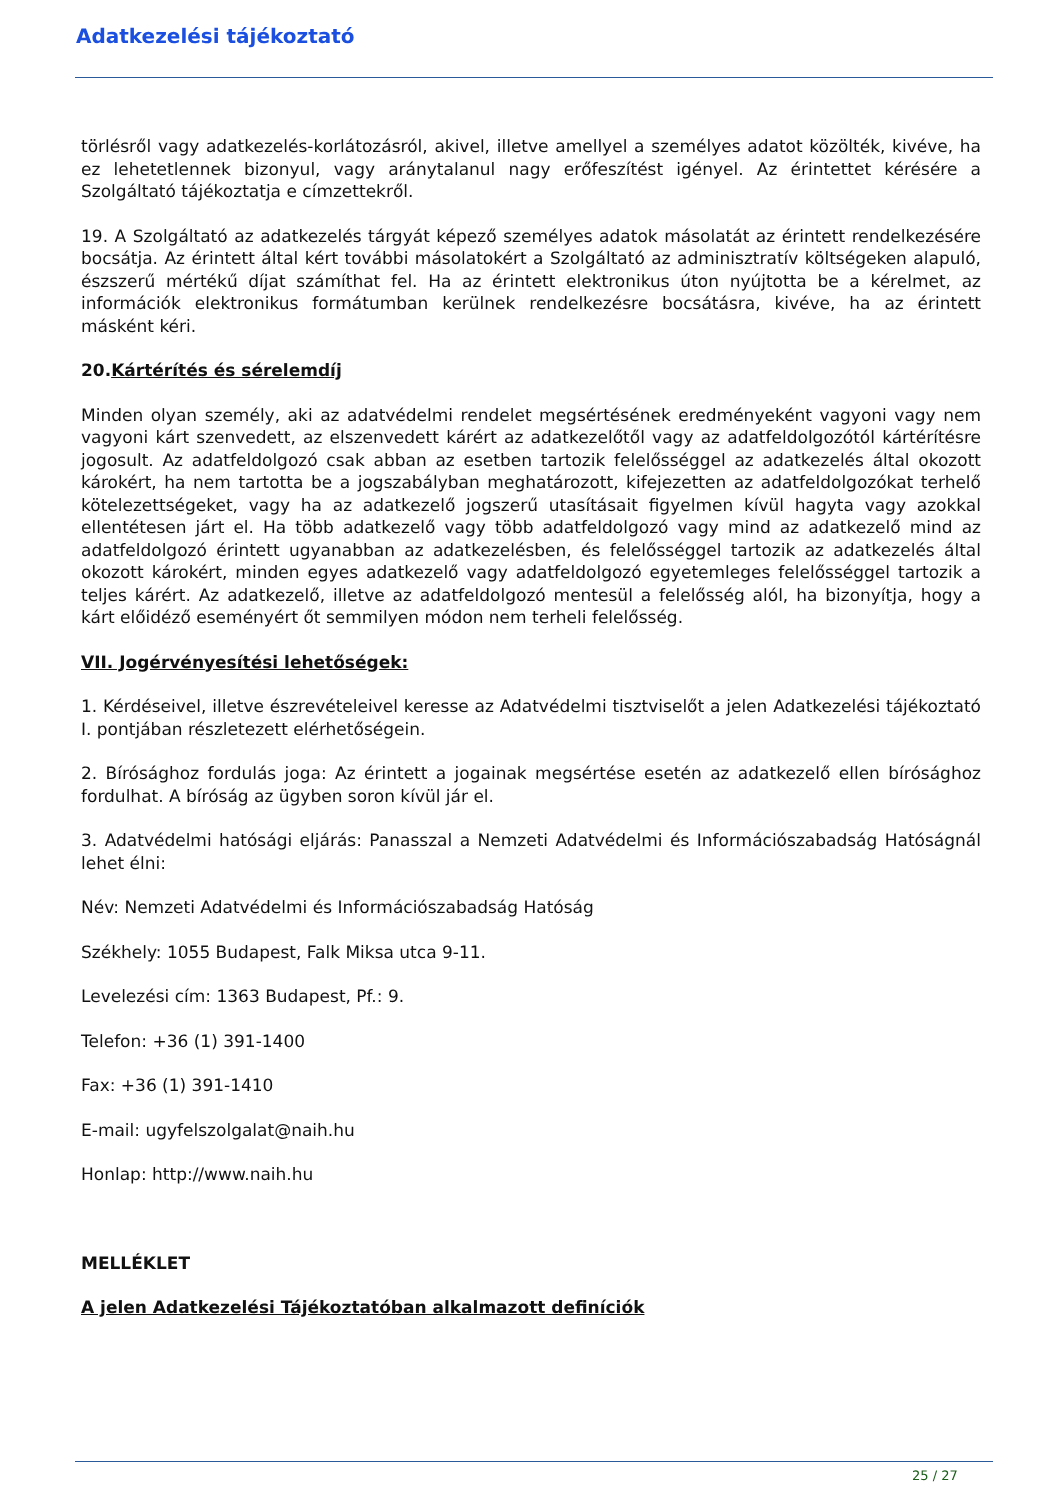Adatkezelési tájékoztató
törlésről vagy adatkezelés-korlátozásról, akivel, illetve amellyel a személyes adatot közölték, kivéve, ha ez lehetetlennek bizonyul, vagy aránytalanul nagy erőfeszítést igényel. Az érintettet kérésére a Szolgáltató tájékoztatja e címzettekről.
19. A Szolgáltató az adatkezelés tárgyát képező személyes adatok másolatát az érintett rendelkezésére bocsátja. Az érintett által kért további másolatokért a Szolgáltató az adminisztratív költségeken alapuló, észszerű mértékű díjat számíthat fel. Ha az érintett elektronikus úton nyújtotta be a kérelmet, az információk elektronikus formátumban kerülnek rendelkezésre bocsátásra, kivéve, ha az érintett másként kéri.
20. Kártérítés és sérelemdíj
Minden olyan személy, aki az adatvédelmi rendelet megsértésének eredményeként vagyoni vagy nem vagyoni kárt szenvedett, az elszenvedett kárért az adatkezelőtől vagy az adatfeldolgozótól kártérítésre jogosult. Az adatfeldolgozó csak abban az esetben tartozik felelősséggel az adatkezelés által okozott károkért, ha nem tartotta be a jogszabályban meghatározott, kifejezetten az adatfeldolgozókat terhelő kötelezettségeket, vagy ha az adatkezelő jogszerű utasításait figyelmen kívül hagyta vagy azokkal ellentétesen járt el. Ha több adatkezelő vagy több adatfeldolgozó vagy mind az adatkezelő mind az adatfeldolgozó érintett ugyanabban az adatkezelésben, és felelősséggel tartozik az adatkezelés által okozott károkért, minden egyes adatkezelő vagy adatfeldolgozó egyetemleges felelősséggel tartozik a teljes kárért. Az adatkezelő, illetve az adatfeldolgozó mentesül a felelősség alól, ha bizonyítja, hogy a kárt előidéző eseményért őt semmilyen módon nem terheli felelősség.
VII. Jogérvényesítési lehetőségek:
1. Kérdéseivel, illetve észrevételeivel keresse az Adatvédelmi tisztviselőt a jelen Adatkezelési tájékoztató I. pontjában részletezett elérhetőségein.
2. Bírósághoz fordulás joga: Az érintett a jogainak megsértése esetén az adatkezelő ellen bírósághoz fordulhat. A bíróság az ügyben soron kívül jár el.
3. Adatvédelmi hatósági eljárás: Panasszal a Nemzeti Adatvédelmi és Információszabadság Hatóságnál lehet élni:
Név: Nemzeti Adatvédelmi és Információszabadság Hatóság
Székhely: 1055 Budapest, Falk Miksa utca 9-11.
Levelezési cím: 1363 Budapest, Pf.: 9.
Telefon: +36 (1) 391-1400
Fax: +36 (1) 391-1410
E-mail: ugyfelszolgalat@naih.hu
Honlap: http://www.naih.hu
MELLÉKLET
A jelen Adatkezelési Tájékoztatóban alkalmazott definíciók
25 / 27